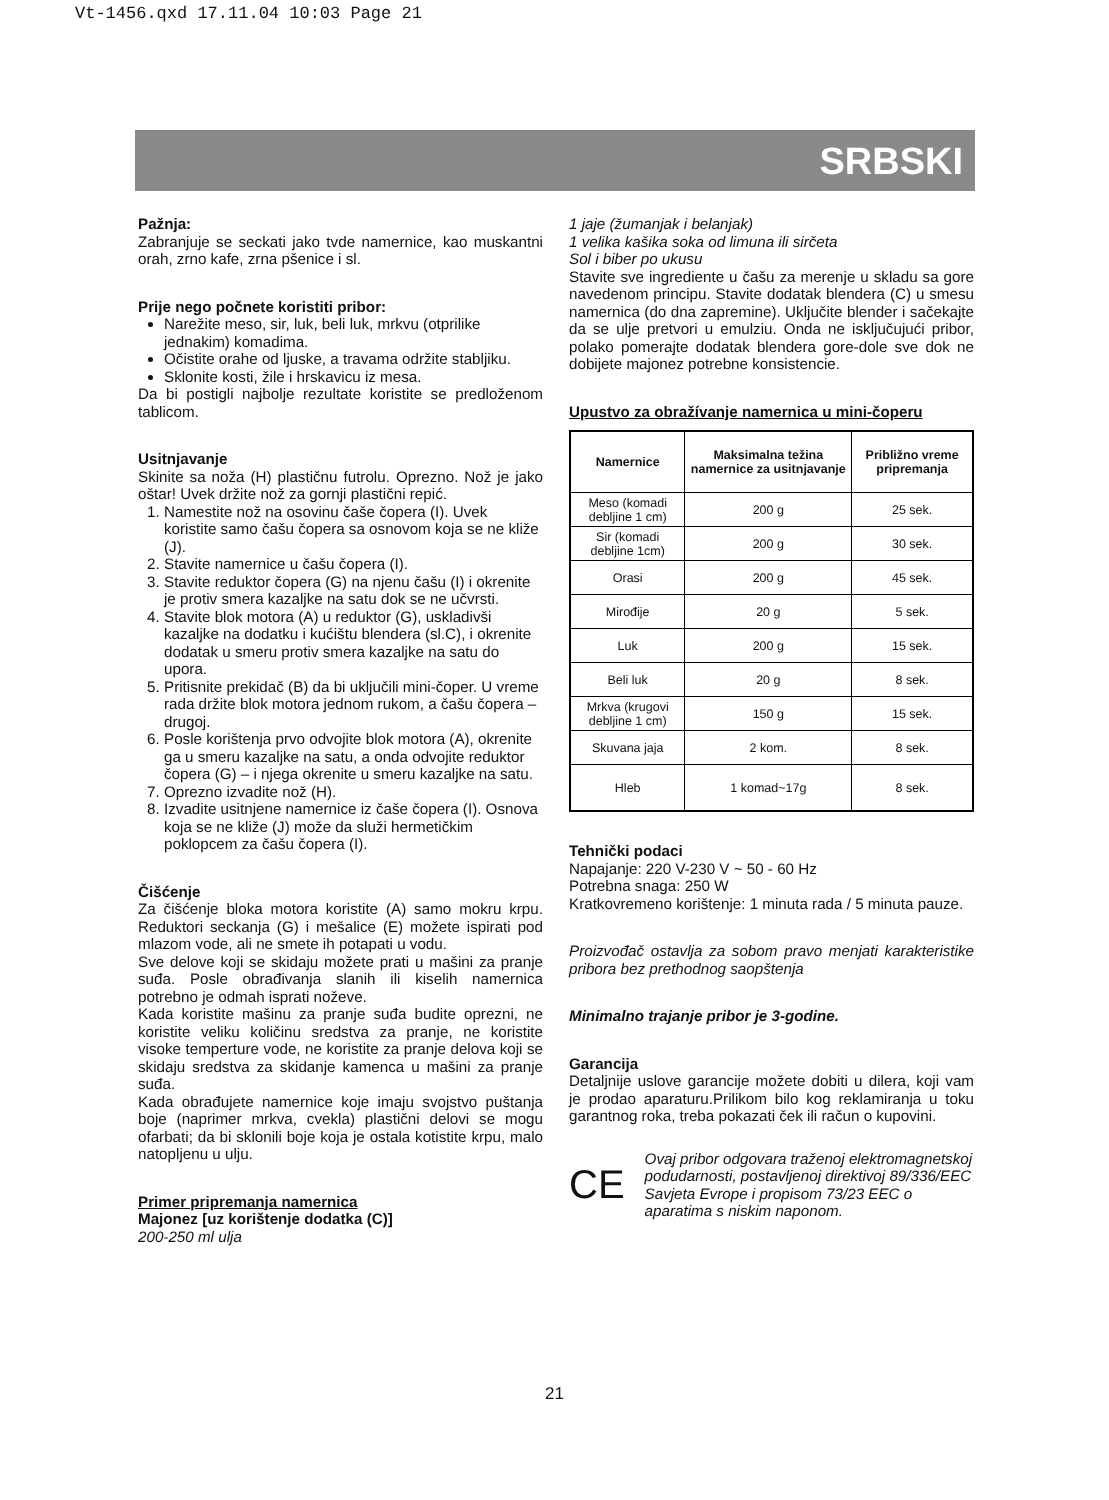Vt-1456.qxd 17.11.04 10:03 Page 21
SRBSKI
Pažnja:
Zabranjuje se seckati jako tvde namernice, kao muskantni orah, zrno kafe, zrna pšenice i sl.
Prije nego počnete koristiti pribor:
Narežite meso, sir, luk, beli luk, mrkvu (otprilike jednakim) komadima.
Očistite orahe od ljuske, a travama održite stabljiku.
Sklonite kosti, žile i hrskavicu iz mesa.
Da bi postigli najbolje rezultate koristite se predloženom tablicom.
Usitnjavanje
Skinite sa noža (H) plastičnu futrolu. Oprezno. Nož je jako oštar! Uvek držite nož za gornji plastični repić.
1. Namestite nož na osovinu čaše čopera (I). Uvek koristite samo čašu čopera sa osnovom koja se ne kliže (J).
2. Stavite namernice u čašu čopera (I).
3. Stavite reduktor čopera (G) na njenu čašu (I) i okrenite je protiv smera kazaljke na satu dok se ne učvrsti.
4. Stavite blok motora (A) u reduktor (G), uskladivši kazaljke na dodatku i kućištu blendera (sl.C), i okrenite dodatak u smeru protiv smera kazaljke na satu do upora.
5. Pritisnite prekidač (B) da bi uključili mini-čoper. U vreme rada držite blok motora jednom rukom, a čašu čopera – drugoj.
6. Posle korištenja prvo odvojite blok motora (A), okrenite ga u smeru kazaljke na satu, a onda odvojite reduktor čopera (G) – i njega okrenite u smeru kazaljke na satu.
7. Oprezno izvadite nož (H).
8. Izvadite usitnjene namernice iz čaše čopera (I). Osnova koja se ne kliže (J) može da služi hermetičkim poklopcem za čašu čopera (I).
Čišćenje
Za čišćenje bloka motora koristite (A) samo mokru krpu. Reduktori seckanja (G) i mešalice (E) možete ispirati pod mlazom vode, ali ne smete ih potapati u vodu.
Sve delove koji se skidaju možete prati u mašini za pranje suđa. Posle obrađivanja slanih ili kiselih namernica potrebno je odmah isprati noževe.
Kada koristite mašinu za pranje suđa budite oprezni, ne koristite veliku količinu sredstva za pranje, ne koristite visoke temperture vode, ne koristite za pranje delova koji se skidaju sredstva za skidanje kamenca u mašini za pranje suđa.
Kada obrađujete namernice koje imaju svojstvo puštanja boje (naprimer mrkva, cvekla) plastični delovi se mogu ofarbati; da bi sklonili boje koja je ostala kotistite krpu, malo natopljenu u ulju.
Primer pripremanja namernica
Majonez [uz korištenje dodatka (C)]
200-250 ml ulja
1 jaje (žumanjak i belanjak)
1 velika kašika soka od limuna ili sirčeta
Sol i biber po ukusu
Stavite sve ingrediente u čašu za merenje u skladu sa gore navedenom principu. Stavite dodatak blendera (C) u smesu namernica (do dna zapremine). Uključite blender i sačekajte da se ulje pretvori u emulziu. Onda ne isključujući pribor, polako pomerajte dodatak blendera gore-dole sve dok ne dobijete majonez potrebne konsistencie.
Upustvo za obražívanje namernica u mini-čoperu
| Namernice | Maksimalna težina namernice za usitnjavanje | Približno vreme pripremanja |
| --- | --- | --- |
| Meso (komadi debljine 1 cm) | 200 g | 25 sek. |
| Sir (komadi debljine 1cm) | 200 g | 30 sek. |
| Orasi | 200 g | 45 sek. |
| Mirođije | 20 g | 5 sek. |
| Luk | 200 g | 15 sek. |
| Beli luk | 20 g | 8 sek. |
| Mrkva (krugovi debljine 1 cm) | 150 g | 15 sek. |
| Skuvana jaja | 2 kom. | 8 sek. |
| Hleb | 1 komad~17g | 8 sek. |
Tehnički podaci
Napajanje: 220 V-230 V ~ 50 - 60 Hz
Potrebna snaga: 250 W
Kratkovremeno korištenje: 1 minuta rada / 5 minuta pauze.
Proizvođač ostavlja za sobom pravo menjati karakteristike pribora bez prethodnog saopštenja
Minimalno trajanje pribor je 3-godine.
Garancija
Detaljnije uslove garancije možete dobiti u dilera, koji vam je prodao aparaturu.Prilikom bilo kog reklamiranja u toku garantnog roka, treba pokazati ček ili račun o kupovini.
CE
Ovaj pribor odgovara traženoj elektromagnetskoj podudarnosti, postavljenoj direktivoj 89/336/EEC Savjeta Evrope i propisom 73/23 EEC o aparatima s niskim naponom.
21